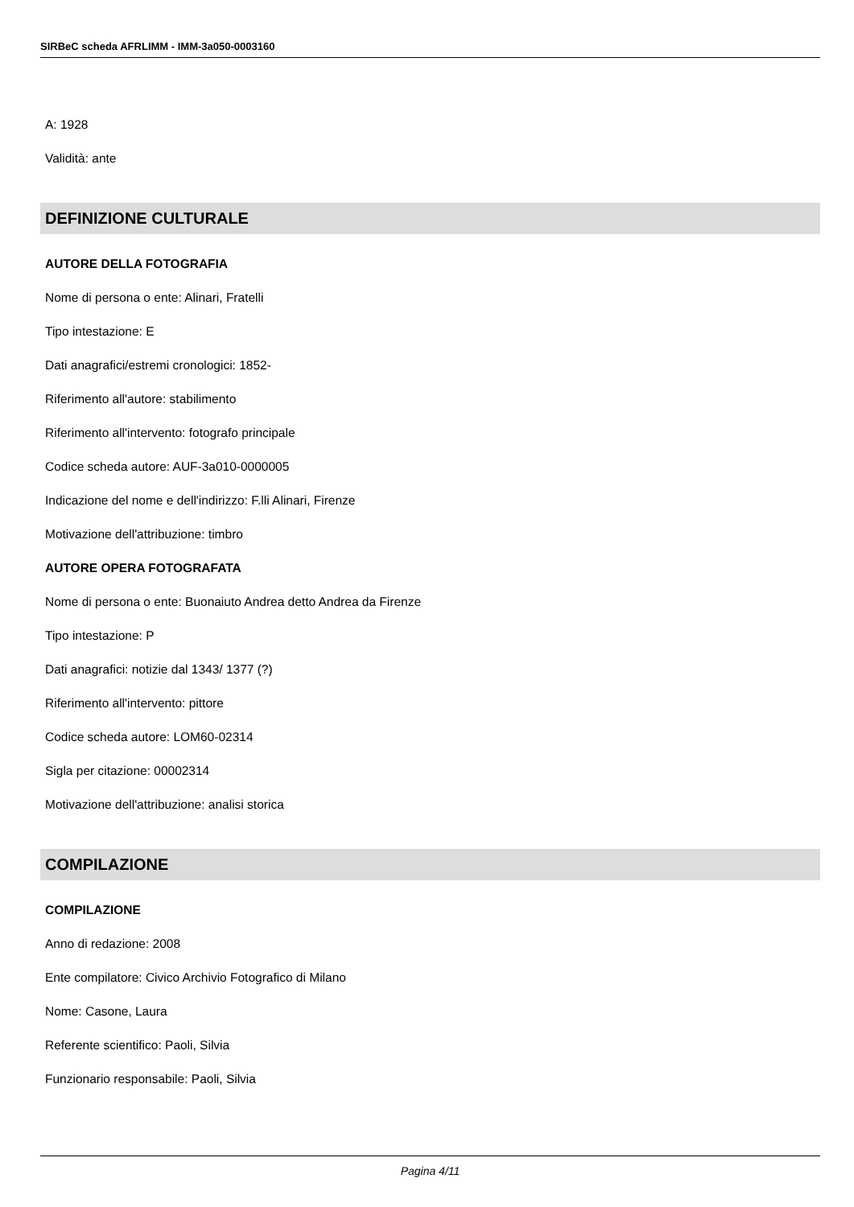SIRBeC scheda AFRLIMM - IMM-3a050-0003160
A: 1928
Validità: ante
DEFINIZIONE CULTURALE
AUTORE DELLA FOTOGRAFIA
Nome di persona o ente: Alinari, Fratelli
Tipo intestazione: E
Dati anagrafici/estremi cronologici: 1852-
Riferimento all'autore: stabilimento
Riferimento all'intervento: fotografo principale
Codice scheda autore: AUF-3a010-0000005
Indicazione del nome e dell'indirizzo: F.lli Alinari, Firenze
Motivazione dell'attribuzione: timbro
AUTORE OPERA FOTOGRAFATA
Nome di persona o ente: Buonaiuto Andrea detto Andrea da Firenze
Tipo intestazione: P
Dati anagrafici: notizie dal 1343/ 1377 (?)
Riferimento all'intervento: pittore
Codice scheda autore: LOM60-02314
Sigla per citazione: 00002314
Motivazione dell'attribuzione: analisi storica
COMPILAZIONE
COMPILAZIONE
Anno di redazione: 2008
Ente compilatore: Civico Archivio Fotografico di Milano
Nome: Casone, Laura
Referente scientifico: Paoli, Silvia
Funzionario responsabile: Paoli, Silvia
Pagina 4/11